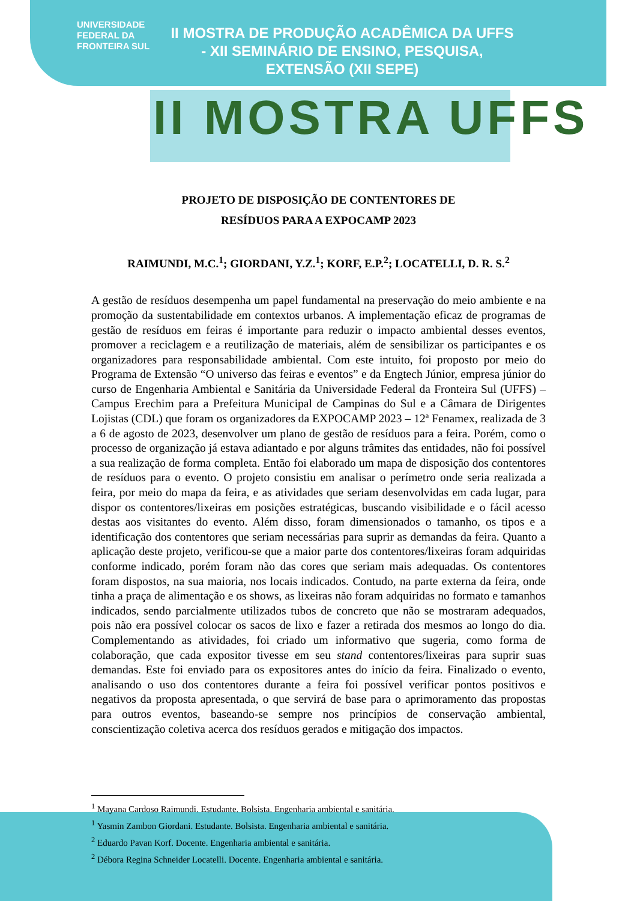UNIVERSIDADE
FEDERAL DA
FRONTEIRA SUL
II MOSTRA DE PRODUÇÃO ACADÊMICA DA UFFS - XII SEMINÁRIO DE ENSINO, PESQUISA, EXTENSÃO (XII SEPE)
II MOSTRA UFFS
PROJETO DE DISPOSIÇÃO DE CONTENTORES DE
RESÍDUOS PARA A EXPOCAMP 2023
RAIMUNDI, M.C.<sup>1</sup>; GIORDANI, Y.Z.<sup>1</sup>; KORF, E.P.<sup>2</sup>; LOCATELLI, D. R. S.<sup>2</sup>
A gestão de resíduos desempenha um papel fundamental na preservação do meio ambiente e na promoção da sustentabilidade em contextos urbanos. A implementação eficaz de programas de gestão de resíduos em feiras é importante para reduzir o impacto ambiental desses eventos, promover a reciclagem e a reutilização de materiais, além de sensibilizar os participantes e os organizadores para responsabilidade ambiental. Com este intuito, foi proposto por meio do Programa de Extensão “O universo das feiras e eventos” e da Engtech Júnior, empresa júnior do curso de Engenharia Ambiental e Sanitária da Universidade Federal da Fronteira Sul (UFFS) – Campus Erechim para a Prefeitura Municipal de Campinas do Sul e a Câmara de Dirigentes Lojistas (CDL) que foram os organizadores da EXPOCAMP 2023 – 12ª Fenamex, realizada de 3 a 6 de agosto de 2023, desenvolver um plano de gestão de resíduos para a feira. Porém, como o processo de organização já estava adiantado e por alguns trâmites das entidades, não foi possível a sua realização de forma completa. Então foi elaborado um mapa de disposição dos contentores de resíduos para o evento. O projeto consistiu em analisar o perímetro onde seria realizada a feira, por meio do mapa da feira, e as atividades que seriam desenvolvidas em cada lugar, para dispor os contentores/lixeiras em posições estratégicas, buscando visibilidade e o fácil acesso destas aos visitantes do evento. Além disso, foram dimensionados o tamanho, os tipos e a identificação dos contentores que seriam necessárias para suprir as demandas da feira. Quanto a aplicação deste projeto, verificou-se que a maior parte dos contentores/lixeiras foram adquiridas conforme indicado, porém foram não das cores que seriam mais adequadas. Os contentores foram dispostos, na sua maioria, nos locais indicados. Contudo, na parte externa da feira, onde tinha a praça de alimentação e os shows, as lixeiras não foram adquiridas no formato e tamanhos indicados, sendo parcialmente utilizados tubos de concreto que não se mostraram adequados, pois não era possível colocar os sacos de lixo e fazer a retirada dos mesmos ao longo do dia. Complementando as atividades, foi criado um informativo que sugeria, como forma de colaboração, que cada expositor tivesse em seu stand contentores/lixeiras para suprir suas demandas. Este foi enviado para os expositores antes do início da feira. Finalizado o evento, analisando o uso dos contentores durante a feira foi possível verificar pontos positivos e negativos da proposta apresentada, o que servirá de base para o aprimoramento das propostas para outros eventos, baseando-se sempre nos princípios de conservação ambiental, conscientização coletiva acerca dos resíduos gerados e mitigação dos impactos.
<sup>1</sup> Mayana Cardoso Raimundi. Estudante. Bolsista. Engenharia ambiental e sanitária.
<sup>1</sup> Yasmin Zambon Giordani. Estudante. Bolsista. Engenharia ambiental e sanitária.
<sup>2</sup> Eduardo Pavan Korf. Docente. Engenharia ambiental e sanitária.
<sup>2</sup> Débora Regina Schneider Locatelli. Docente. Engenharia ambiental e sanitária.